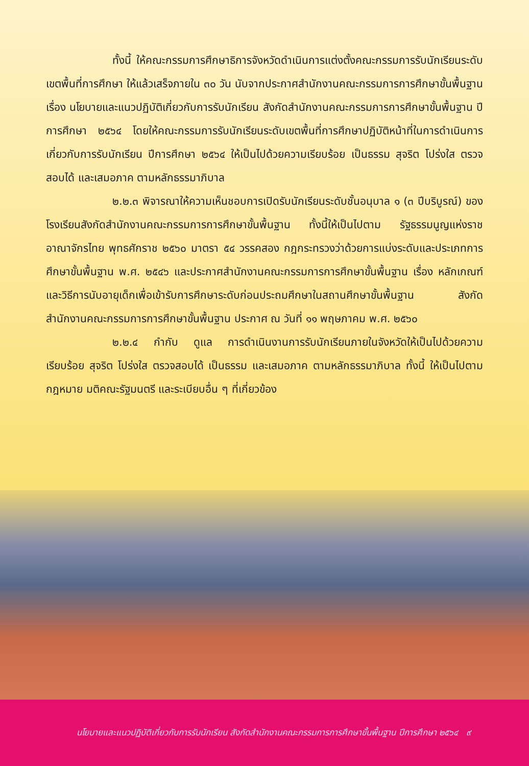ทั้งนี้ ให้คณะกรรมการศึกษาธิการจังหวัดดำเนินการแต่งตั้งคณะกรรมการรับนักเรียนระดับเขตพื้นที่การศึกษา ให้แล้วเสร็จภายใน ๓๐ วัน นับจากประกาศสำนักงานคณะกรรมการการศึกษาขั้นพื้นฐาน เรื่อง นโยบายและแนวปฏิบัติเกี่ยวกับการรับนักเรียน สังกัดสำนักงานคณะกรรมการการศึกษาขั้นพื้นฐาน ปีการศึกษา ๒๕๖๔ โดยให้คณะกรรมการรับนักเรียนระดับเขตพื้นที่การศึกษาปฏิบัติหน้าที่ในการดำเนินการเกี่ยวกับการรับนักเรียน ปีการศึกษา ๒๕๖๔ ให้เป็นไปด้วยความเรียบร้อย เป็นธรรม สุจริต โปร่งใส ตรวจสอบได้ และเสมอภาค ตามหลักธรรมาภิบาล
๒.๒.๓ พิจารณาให้ความเห็นชอบการเปิดรับนักเรียนระดับชั้นอนุบาล ๑ (๓ ปีบริบูรณ์) ของโรงเรียนสังกัดสำนักงานคณะกรรมการการศึกษาขั้นพื้นฐาน ทั้งนี้ให้เป็นไปตาม รัฐธรรมนูญแห่งราชอาณาจักรไทย พุทธศักราช ๒๕๖๐ มาตรา ๕๔ วรรคสอง กฎกระทรวงว่าด้วยการแบ่งระดับและประเภทการศึกษาขั้นพื้นฐาน พ.ศ. ๒๕๔๖ และประกาศสำนักงานคณะกรรมการการศึกษาขั้นพื้นฐาน เรื่อง หลักเกณฑ์และวิธีการนับอายุเด็กเพื่อเข้ารับการศึกษาระดับก่อนประถมศึกษาในสถานศึกษาขั้นพื้นฐาน สังกัดสำนักงานคณะกรรมการการศึกษาขั้นพื้นฐาน ประกาศ ณ วันที่ ๑๑ พฤษภาคม พ.ศ. ๒๕๖๐
๒.๒.๔ กำกับ ดูแล การดำเนินงานการรับนักเรียนภายในจังหวัดให้เป็นไปด้วยความเรียบร้อย สุจริต โปร่งใส ตรวจสอบได้ เป็นธรรม และเสมอภาค ตามหลักธรรมาภิบาล ทั้งนี้ ให้เป็นไปตามกฎหมาย มติคณะรัฐมนตรี และระเบียบอื่น ๆ ที่เกี่ยวข้อง
นโยบายและแนวปฏิบัติเกี่ยวกับการรับนักเรียน สังกัดสำนักงานคณะกรรมการการศึกษาขั้นพื้นฐาน ปีการศึกษา ๒๕๖๔ ๙